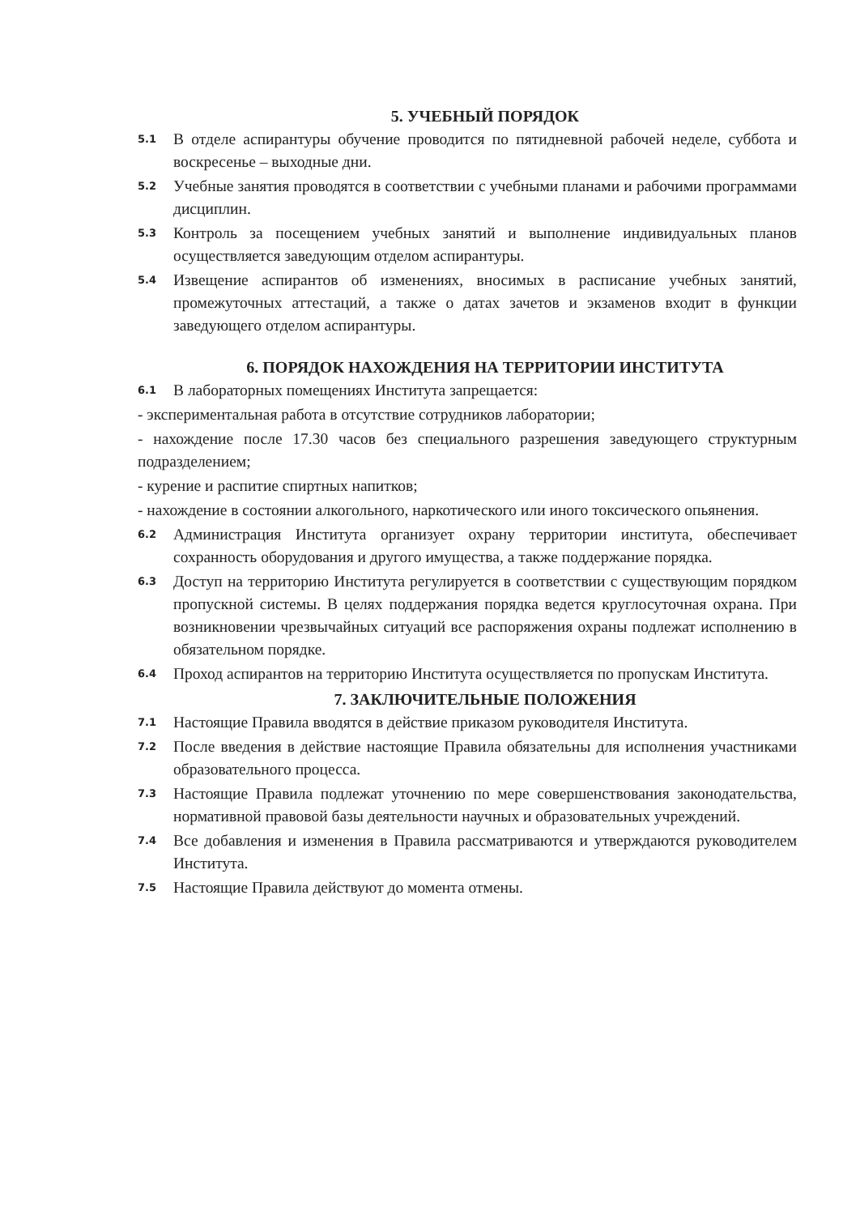5. УЧЕБНЫЙ ПОРЯДОК
5.1 В отделе аспирантуры обучение проводится по пятидневной рабочей неделе, суббота и воскресенье – выходные дни.
5.2 Учебные занятия проводятся в соответствии с учебными планами и рабочими программами дисциплин.
5.3 Контроль за посещением учебных занятий и выполнение индивидуальных планов осуществляется заведующим отделом аспирантуры.
5.4 Извещение аспирантов об изменениях, вносимых в расписание учебных занятий, промежуточных аттестаций, а также о датах зачетов и экзаменов входит в функции заведующего отделом аспирантуры.
6. ПОРЯДОК НАХОЖДЕНИЯ НА ТЕРРИТОРИИ ИНСТИТУТА
6.1 В лабораторных помещениях Института запрещается:
- экспериментальная работа в отсутствие сотрудников лаборатории;
- нахождение после 17.30 часов без специального разрешения заведующего структурным подразделением;
- курение и распитие спиртных напитков;
- нахождение в состоянии алкогольного, наркотического или иного токсического опьянения.
6.2 Администрация Института организует охрану территории института, обеспечивает сохранность оборудования и другого имущества, а также поддержание порядка.
6.3 Доступ на территорию Института регулируется в соответствии с существующим порядком пропускной системы. В целях поддержания порядка ведется круглосуточная охрана. При возникновении чрезвычайных ситуаций все распоряжения охраны подлежат исполнению в обязательном порядке.
6.4 Проход аспирантов на территорию Института осуществляется по пропускам Института.
7. ЗАКЛЮЧИТЕЛЬНЫЕ ПОЛОЖЕНИЯ
7.1 Настоящие Правила вводятся в действие приказом руководителя Института.
7.2 После введения в действие настоящие Правила обязательны для исполнения участниками образовательного процесса.
7.3 Настоящие Правила подлежат уточнению по мере совершенствования законодательства, нормативной правовой базы деятельности научных и образовательных учреждений.
7.4 Все добавления и изменения в Правила рассматриваются и утверждаются руководителем Института.
7.5 Настоящие Правила действуют до момента отмены.